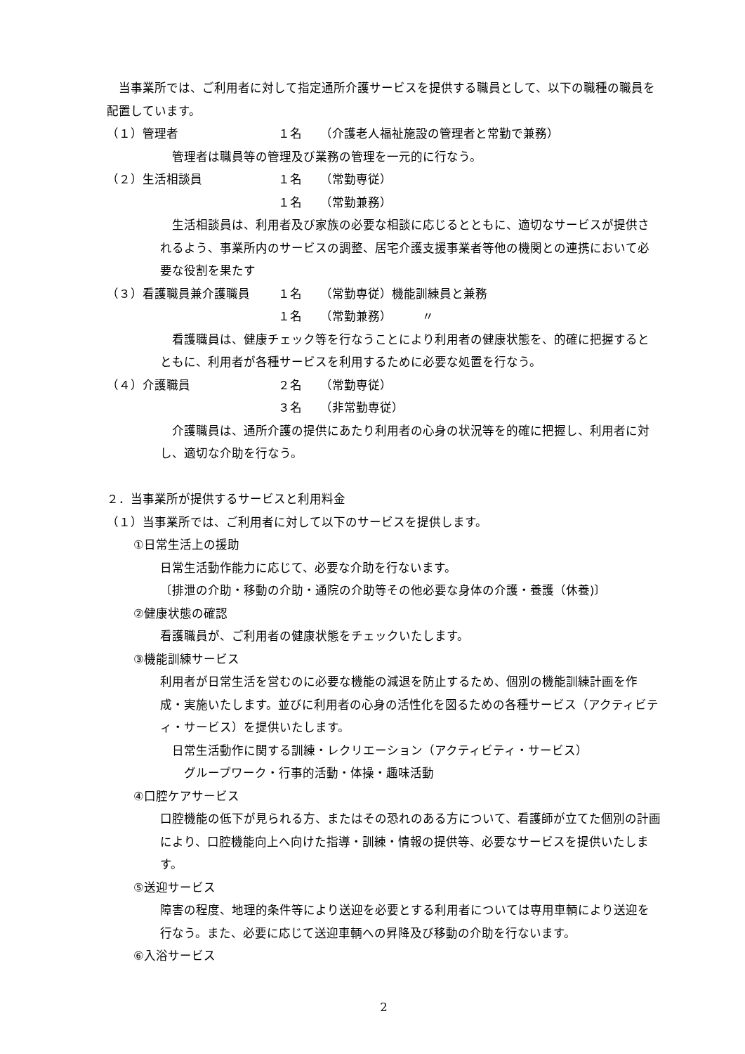当事業所では、ご利用者に対して指定通所介護サービスを提供する職員として、以下の職種の職員を配置しています。
（１）管理者 １名 （介護老人福祉施設の管理者と常勤で兼務）
　管理者は職員等の管理及び業務の管理を一元的に行なう。
（２）生活相談員 １名 （常勤専従）
１名 （常勤兼務）
　生活相談員は、利用者及び家族の必要な相談に応じるとともに、適切なサービスが提供されるよう、事業所内のサービスの調整、居宅介護支援事業者等他の機関との連携において必要な役割を果たす
（３）看護職員兼介護職員 １名 （常勤専従）機能訓練員と兼務
１名 （常勤兼務）　　　〃
　看護職員は、健康チェック等を行なうことにより利用者の健康状態を、的確に把握するとともに、利用者が各種サービスを利用するために必要な処置を行なう。
（４）介護職員 ２名 （常勤専従）
３名 （非常勤専従）
　介護職員は、通所介護の提供にあたり利用者の心身の状況等を的確に把握し、利用者に対し、適切な介助を行なう。
２．当事業所が提供するサービスと利用料金
（１）当事業所では、ご利用者に対して以下のサービスを提供します。
①日常生活上の援助
日常生活動作能力に応じて、必要な介助を行ないます。
〔排泄の介助・移動の介助・通院の介助等その他必要な身体の介護・養護（休養)〕
②健康状態の確認
看護職員が、ご利用者の健康状態をチェックいたします。
③機能訓練サービス
利用者が日常生活を営むのに必要な機能の減退を防止するため、個別の機能訓練計画を作成・実施いたします。並びに利用者の心身の活性化を図るための各種サービス（アクティビティ・サービス）を提供いたします。
　日常生活動作に関する訓練・レクリエーション（アクティビティ・サービス）
　　グループワーク・行事的活動・体操・趣味活動
④口腔ケアサービス
口腔機能の低下が見られる方、またはその恐れのある方について、看護師が立てた個別の計画により、口腔機能向上へ向けた指導・訓練・情報の提供等、必要なサービスを提供いたします。
⑤送迎サービス
障害の程度、地理的条件等により送迎を必要とする利用者については専用車輌により送迎を行なう。また、必要に応じて送迎車輌への昇降及び移動の介助を行ないます。
⑥入浴サービス
2